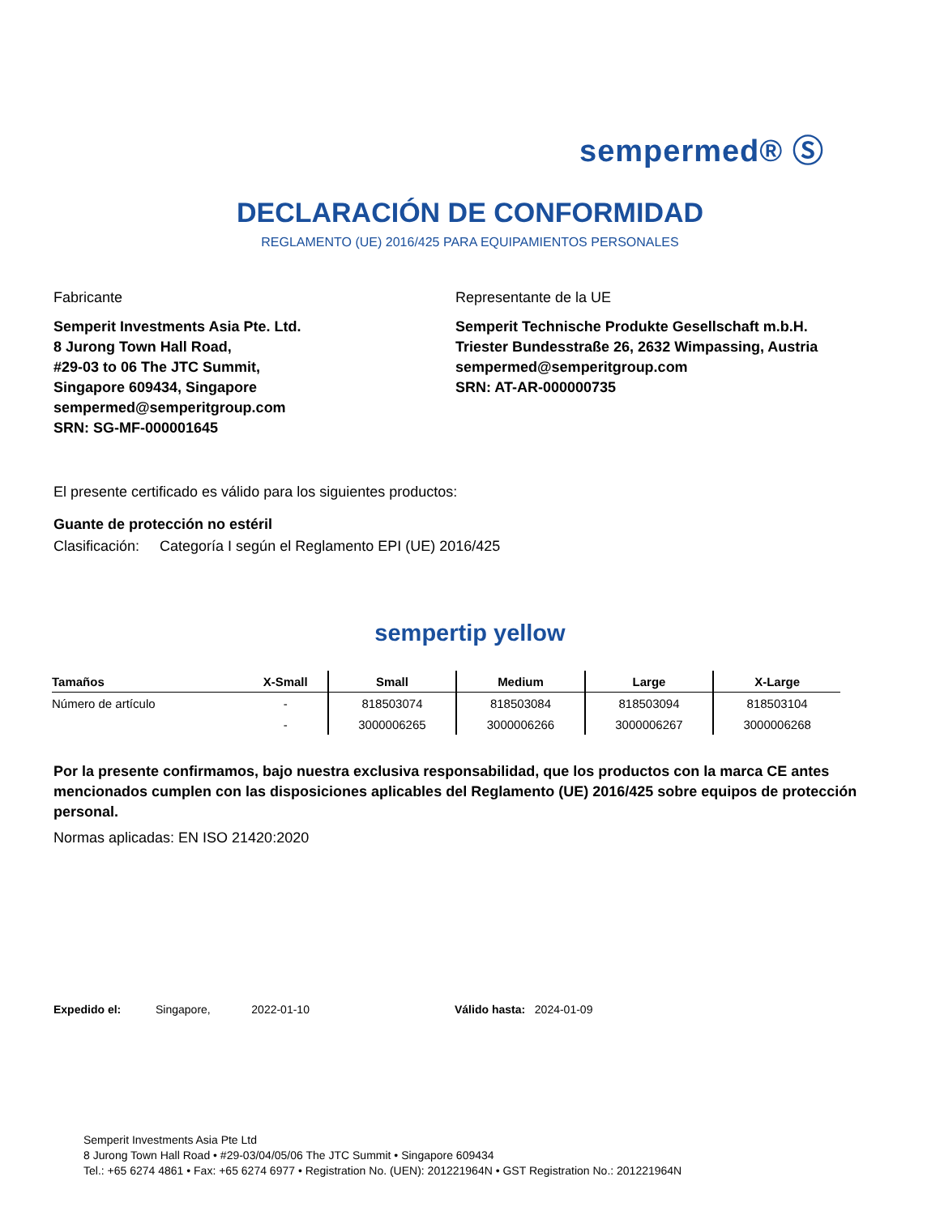sempermed® Ⓢ
DECLARACIÓN DE CONFORMIDAD
REGLAMENTO (UE) 2016/425 PARA EQUIPAMIENTOS PERSONALES
Fabricante
Semperit Investments Asia Pte. Ltd.
8 Jurong Town Hall Road,
#29-03 to 06 The JTC Summit,
Singapore 609434, Singapore
sempermed@semperitgroup.com
SRN: SG-MF-000001645
Representante de la UE
Semperit Technische Produkte Gesellschaft m.b.H.
Triester Bundesstraße 26, 2632 Wimpassing, Austria
sempermed@semperitgroup.com
SRN: AT-AR-000000735
El presente certificado es válido para los siguientes productos:
Guante de protección no estéril
Clasificación: Categoría I según el Reglamento EPI (UE) 2016/425
sempertip yellow
| Tamaños | X-Small | Small | Medium | Large | X-Large |
| --- | --- | --- | --- | --- | --- |
| Número de artículo | - | 818503074 | 818503084 | 818503094 | 818503104 |
| | - | 3000006265 | 3000006266 | 3000006267 | 3000006268 |
Por la presente confirmamos, bajo nuestra exclusiva responsabilidad, que los productos con la marca CE antes mencionados cumplen con las disposiciones aplicables del Reglamento (UE) 2016/425 sobre equipos de protección personal.
Normas aplicadas: EN ISO 21420:2020
Expedido el: Singapore, 2022-01-10
Válido hasta: 2024-01-09
Semperit Investments Asia Pte Ltd
8 Jurong Town Hall Road • #29-03/04/05/06 The JTC Summit • Singapore 609434
Tel.: +65 6274 4861 • Fax: +65 6274 6977 • Registration No. (UEN): 201221964N • GST Registration No.: 201221964N